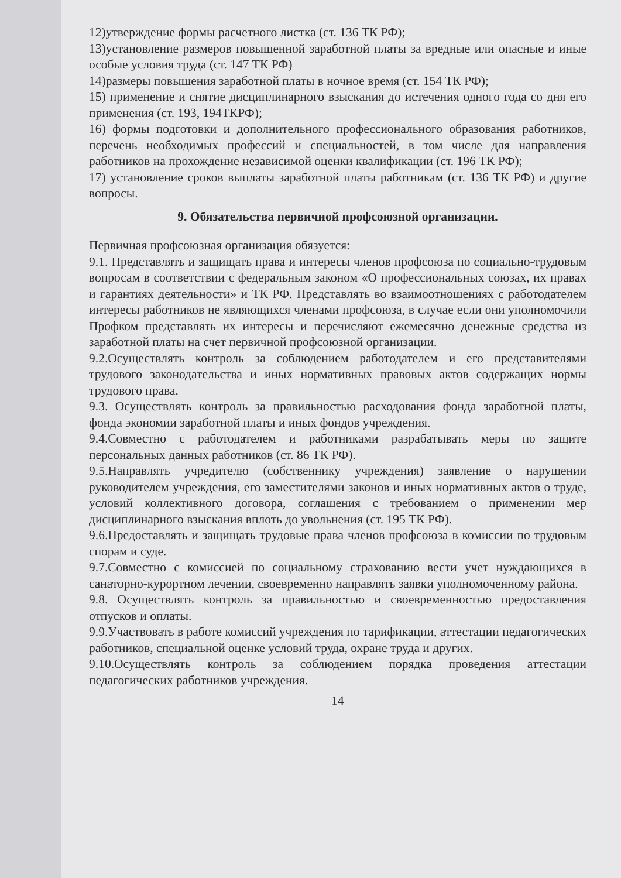12)утверждение формы расчетного листка (ст. 136 ТК РФ);
13)установление размеров повышенной заработной платы за вредные или опасные и иные особые условия труда (ст. 147 ТК РФ)
14)размеры повышения заработной платы в ночное время (ст. 154 ТК РФ);
15) применение и снятие дисциплинарного взыскания до истечения одного года со дня его применения (ст. 193, 194ТКРФ);
16) формы подготовки и дополнительного профессионального образования работников, перечень необходимых профессий и специальностей, в том числе для направления работников на прохождение независимой оценки квалификации (ст. 196 ТК РФ);
17) установление сроков выплаты заработной платы работникам (ст. 136 ТК РФ) и другие вопросы.
9. Обязательства первичной профсоюзной организации.
Первичная профсоюзная организация обязуется:
9.1. Представлять и защищать права и интересы членов профсоюза по социально-трудовым вопросам в соответствии с федеральным законом «О профессиональных союзах, их правах и гарантиях деятельности» и ТК РФ. Представлять во взаимоотношениях с работодателем интересы работников не являющихся членами профсоюза, в случае если они уполномочили Профком представлять их интересы и перечисляют ежемесячно денежные средства из заработной платы на счет первичной профсоюзной организации.
9.2.Осуществлять контроль за соблюдением работодателем и его представителями трудового законодательства и иных нормативных правовых актов содержащих нормы трудового права.
9.3. Осуществлять контроль за правильностью расходования фонда заработной платы, фонда экономии заработной платы и иных фондов учреждения.
9.4.Совместно с работодателем и работниками разрабатывать меры по защите персональных данных работников (ст. 86 ТК РФ).
9.5.Направлять учредителю (собственнику учреждения) заявление о нарушении руководителем учреждения, его заместителями законов и иных нормативных актов о труде, условий коллективного договора, соглашения с требованием о применении мер дисциплинарного взыскания вплоть до увольнения (ст. 195 ТК РФ).
9.6.Предоставлять и защищать трудовые права членов профсоюза в комиссии по трудовым спорам и суде.
9.7.Совместно с комиссией по социальному страхованию вести учет нуждающихся в санаторно-курортном лечении, своевременно направлять заявки уполномоченному района.
9.8. Осуществлять контроль за правильностью и своевременностью предоставления отпусков и оплаты.
9.9.Участвовать в работе комиссий учреждения по тарификации, аттестации педагогических работников, специальной оценке условий труда, охране труда и других.
9.10.Осуществлять контроль за соблюдением порядка проведения аттестации педагогических работников учреждения.
14